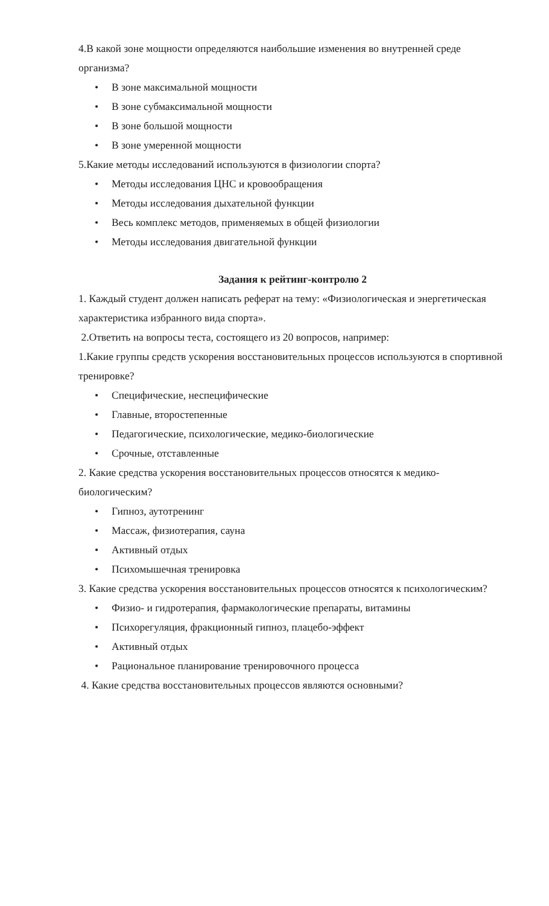4.В какой зоне мощности определяются наибольшие изменения во внутренней среде организма?
• В зоне максимальной мощности
• В зоне субмаксимальной мощности
• В зоне большой мощности
• В зоне умеренной мощности
5.Какие методы исследований используются в физиологии спорта?
• Методы исследования ЦНС и кровообращения
• Методы исследования дыхательной функции
• Весь комплекс методов, применяемых в общей физиологии
• Методы исследования двигательной функции
Задания к рейтинг-контролю 2
1. Каждый студент должен написать реферат на тему: «Физиологическая и энергетическая характеристика избранного вида спорта».
2.Ответить на вопросы теста, состоящего из 20 вопросов, например:
1.Какие группы средств ускорения восстановительных процессов используются в спортивной тренировке?
• Специфические, неспецифические
• Главные, второстепенные
• Педагогические, психологические, медико-биологические
• Срочные, отставленные
2. Какие средства ускорения восстановительных процессов относятся к медико-биологическим?
• Гипноз, аутотренинг
• Массаж, физиотерапия, сауна
• Активный отдых
• Психомышечная тренировка
3. Какие средства ускорения восстановительных процессов относятся к психологическим?
• Физио- и гидротерапия, фармакологические препараты, витамины
• Психорегуляция, фракционный гипноз, плацебо-эффект
• Активный отдых
• Рациональное планирование тренировочного процесса
4. Какие средства восстановительных процессов являются основными?